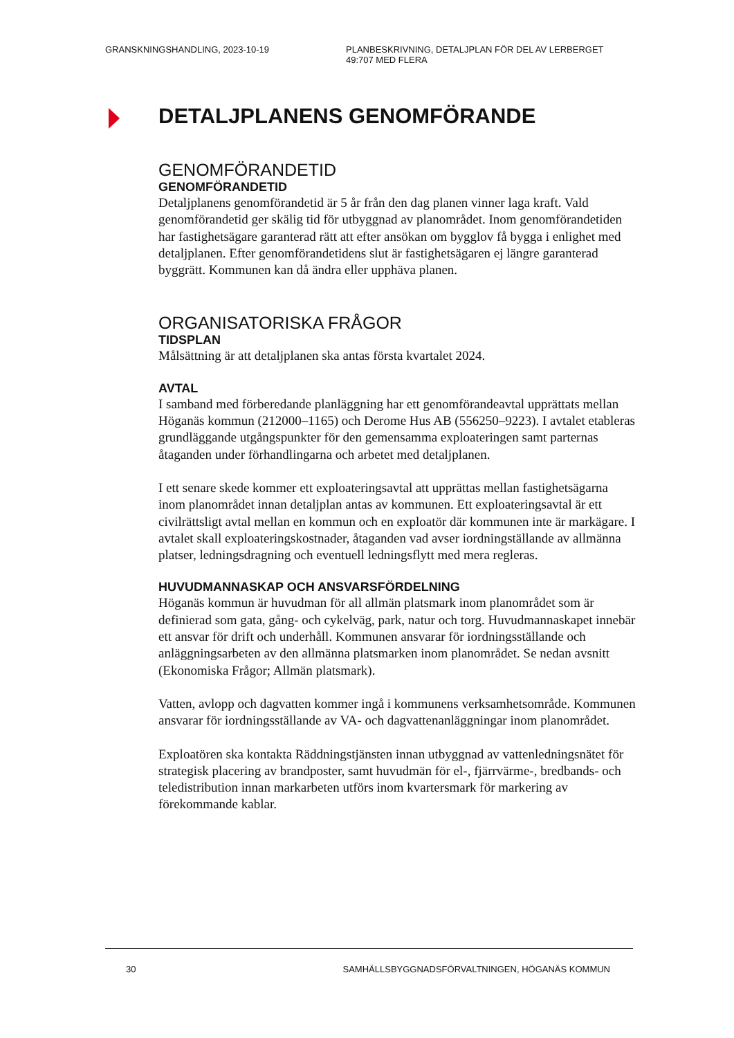GRANSKNINGSHANDLING, 2023-10-19 PLANBESKRIVNING, DETALJPLAN FÖR DEL AV LERBERGET
49:707 MED FLERA
DETALJPLANENS GENOMFÖRANDE
GENOMFÖRANDETID
GENOMFÖRANDETID
Detaljplanens genomförandetid är 5 år från den dag planen vinner laga kraft. Vald genomförandetid ger skälig tid för utbyggnad av planområdet. Inom genomförandetiden har fastighetsägare garanterad rätt att efter ansökan om bygglov få bygga i enlighet med detaljplanen. Efter genomförandetidens slut är fastighetsägaren ej längre garanterad byggrätt. Kommunen kan då ändra eller upphäva planen.
ORGANISATORISKA FRÅGOR
TIDSPLAN
Målsättning är att detaljplanen ska antas första kvartalet 2024.
AVTAL
I samband med förberedande planläggning har ett genomförandeavtal upprättats mellan Höganäs kommun (212000–1165) och Derome Hus AB (556250–9223). I avtalet etableras grundläggande utgångspunkter för den gemensamma exploateringen samt parternas åtaganden under förhandlingarna och arbetet med detaljplanen.
I ett senare skede kommer ett exploateringsavtal att upprättas mellan fastighetsägarna inom planområdet innan detaljplan antas av kommunen. Ett exploateringsavtal är ett civilrättsligt avtal mellan en kommun och en exploatör där kommunen inte är markägare. I avtalet skall exploateringskostnader, åtaganden vad avser iordningställande av allmänna platser, ledningsdragning och eventuell ledningsflytt med mera regleras.
HUVUDMANNASKAP OCH ANSVARSFÖRDELNING
Höganäs kommun är huvudman för all allmän platsmark inom planområdet som är definierad som gata, gång- och cykelväg, park, natur och torg. Huvudmannaskapet innebär ett ansvar för drift och underhåll. Kommunen ansvarar för iordningsställande och anläggningsarbeten av den allmänna platsmarken inom planområdet. Se nedan avsnitt (Ekonomiska Frågor; Allmän platsmark).
Vatten, avlopp och dagvatten kommer ingå i kommunens verksamhetsområde. Kommunen ansvarar för iordningsställande av VA- och dagvattenanläggningar inom planområdet.
Exploatören ska kontakta Räddningstjänsten innan utbyggnad av vattenledningsnätet för strategisk placering av brandposter, samt huvudmän för el-, fjärrvärme-, bredbands- och teledistribution innan markarbeten utförs inom kvartersmark för markering av förekommande kablar.
30 SAMHÄLLSBYGGNADSFÖRVALTNINGEN, HÖGANÄS KOMMUN